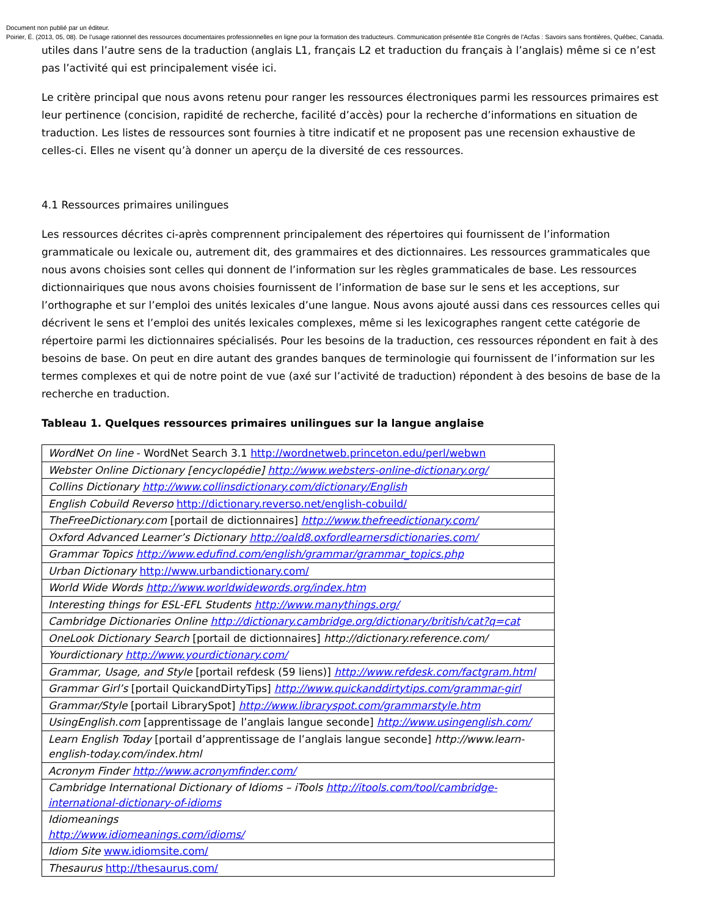Document non publié par un éditeur.
Poirier, É. (2013, 05, 08). De l’usage rationnel des ressources documentaires professionnelles en ligne pour la formation des traducteurs. Communication présentée 81e Congrès de l'Acfas : Savoirs sans frontières, Québec, Canada.
utiles dans l’autre sens de la traduction (anglais L1, français L2 et traduction du français à l’anglais) même si ce n’est pas l’activité qui est principalement visée ici.
Le critère principal que nous avons retenu pour ranger les ressources électroniques parmi les ressources primaires est leur pertinence (concision, rapidité de recherche, facilité d’accès) pour la recherche d’informations en situation de traduction. Les listes de ressources sont fournies à titre indicatif et ne proposent pas une recension exhaustive de celles-ci. Elles ne visent qu’à donner un aperçu de la diversité de ces ressources.
4.1 Ressources primaires unilingues
Les ressources décrites ci-après comprennent principalement des répertoires qui fournissent de l’information grammaticale ou lexicale ou, autrement dit, des grammaires et des dictionnaires. Les ressources grammaticales que nous avons choisies sont celles qui donnent de l’information sur les règles grammaticales de base. Les ressources dictionnairiques que nous avons choisies fournissent de l’information de base sur le sens et les acceptions, sur l’orthographe et sur l’emploi des unités lexicales d’une langue. Nous avons ajouté aussi dans ces ressources celles qui décrivent le sens et l’emploi des unités lexicales complexes, même si les lexicographes rangent cette catégorie de répertoire parmi les dictionnaires spécialisés. Pour les besoins de la traduction, ces ressources répondent en fait à des besoins de base. On peut en dire autant des grandes banques de terminologie qui fournissent de l’information sur les termes complexes et qui de notre point de vue (axé sur l’activité de traduction) répondent à des besoins de base de la recherche en traduction.
Tableau 1. Quelques ressources primaires unilingues sur la langue anglaise
| WordNet On line - WordNet Search 3.1 http://wordnetweb.princeton.edu/perl/webwn |
| Webster Online Dictionary [encyclopédie] http://www.websters-online-dictionary.org/ |
| Collins Dictionary http://www.collinsdictionary.com/dictionary/English |
| English Cobuild Reverso http://dictionary.reverso.net/english-cobuild/ |
| TheFreeDictionary.com [portail de dictionnaires] http://www.thefreedictionary.com/ |
| Oxford Advanced Learner’s Dictionary http://oald8.oxfordlearnersdictionaries.com/ |
| Grammar Topics http://www.edufind.com/english/grammar/grammar_topics.php |
| Urban Dictionary http://www.urbandictionary.com/ |
| World Wide Words http://www.worldwidewords.org/index.htm |
| Interesting things for ESL-EFL Students http://www.manythings.org/ |
| Cambridge Dictionaries Online http://dictionary.cambridge.org/dictionary/british/cat?q=cat |
| OneLook Dictionary Search [portail de dictionnaires] http://dictionary.reference.com/ |
| Yourdictionary http://www.yourdictionary.com/ |
| Grammar, Usage, and Style [portail refdesk (59 liens)] http://www.refdesk.com/factgram.html |
| Grammar Girl’s [portail QuickandDirtyTips] http://www.quickanddirtytips.com/grammar-girl |
| Grammar/Style [portail LibrarySpot] http://www.libraryspot.com/grammarstyle.htm |
| UsingEnglish.com [apprentissage de l’anglais langue seconde] http://www.usingenglish.com/ |
| Learn English Today [portail d’apprentissage de l’anglais langue seconde] http://www.learn-english-today.com/index.html |
| Acronym Finder http://www.acronymfinder.com/ |
| Cambridge International Dictionary of Idioms – iTools http://itools.com/tool/cambridge-international-dictionary-of-idioms |
| Idiomeanings http://www.idiomeanings.com/idioms/ |
| Idiom Site www.idiomsite.com/ |
| Thesaurus http://thesaurus.com/ |